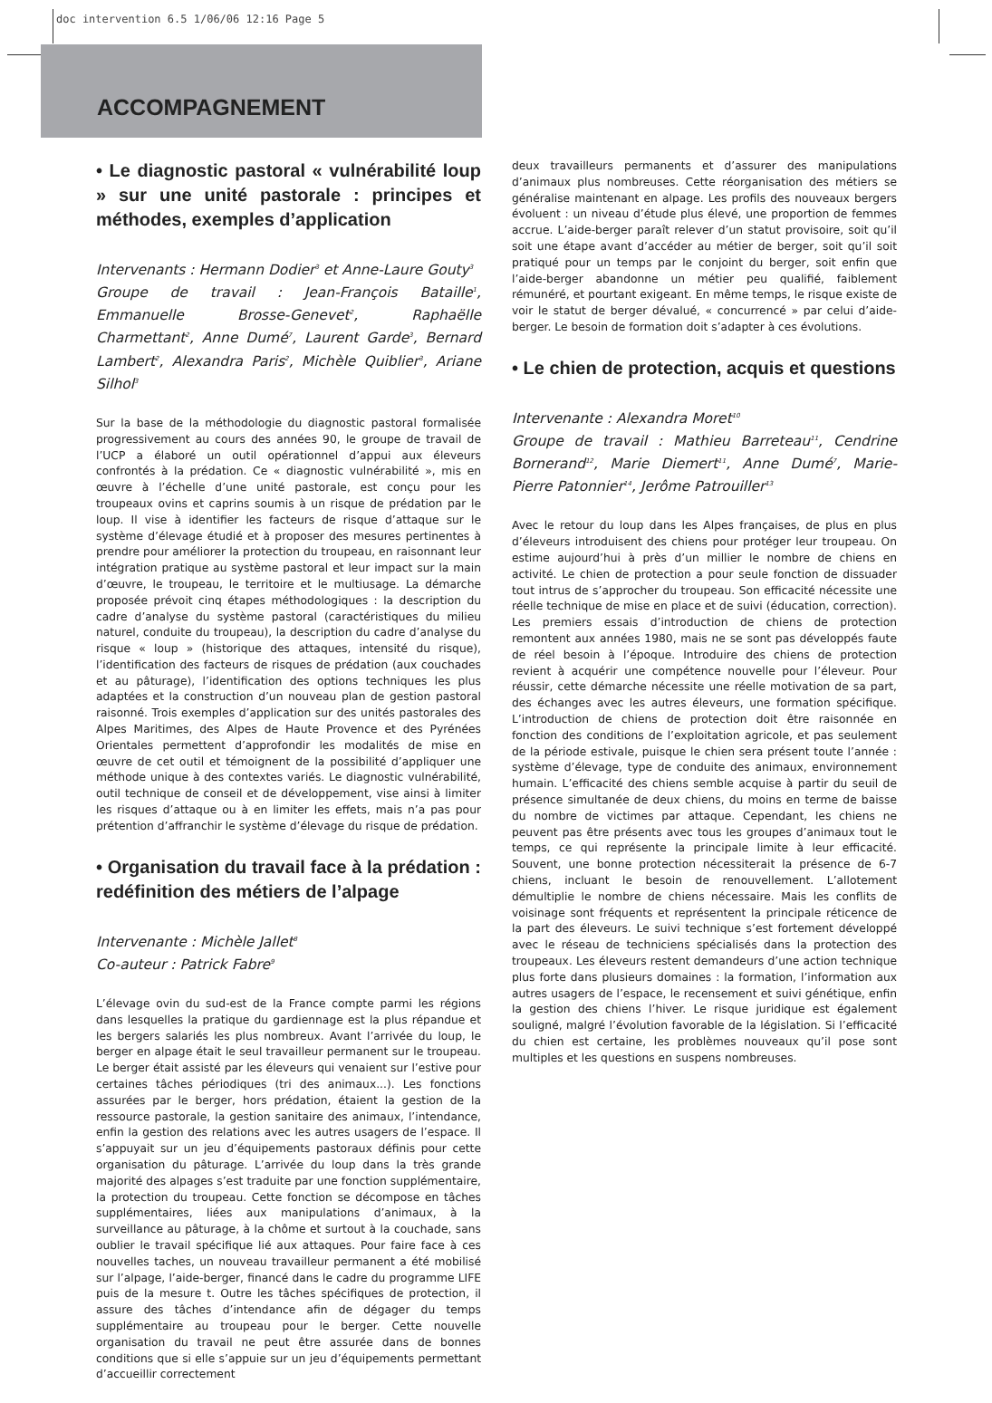doc intervention 6.5 1/06/06 12:16 Page 5
ACCOMPAGNEMENT
• Le diagnostic pastoral « vulnérabilité loup » sur une unité pastorale : principes et méthodes, exemples d’application
Intervenants : Hermann Dodier<sup>3</sup> et Anne-Laure Gouty<sup>3</sup>
Groupe de travail : Jean-François Bataille<sup>1</sup>, Emmanuelle Brosse-Genevet<sup>2</sup>, Raphaëlle Charmettant<sup>2</sup>, Anne Dumé<sup>7</sup>, Laurent Garde<sup>3</sup>, Bernard Lambert<sup>2</sup>, Alexandra Paris<sup>2</sup>, Michèle Quiblier<sup>3</sup>, Ariane Silhol<sup>3</sup>
Sur la base de la méthodologie du diagnostic pastoral formalisée progressivement au cours des années 90, le groupe de travail de l’UCP a élaboré un outil opérationnel d’appui aux éleveurs confrontés à la prédation. Ce « diagnostic vulnérabilité », mis en œuvre à l’échelle d’une unité pastorale, est conçu pour les troupeaux ovins et caprins soumis à un risque de prédation par le loup. Il vise à identifier les facteurs de risque d’attaque sur le système d’élevage étudié et à proposer des mesures pertinentes à prendre pour améliorer la protection du troupeau, en raisonnant leur intégration pratique au système pastoral et leur impact sur la main d’œuvre, le troupeau, le territoire et le multiusage. La démarche proposée prévoit cinq étapes méthodologiques : la description du cadre d’analyse du système pastoral (caractéristiques du milieu naturel, conduite du troupeau), la description du cadre d’analyse du risque « loup » (historique des attaques, intensité du risque), l’identification des facteurs de risques de prédation (aux couchades et au pâturage), l’identification des options techniques les plus adaptées et la construction d’un nouveau plan de gestion pastoral raisonné. Trois exemples d’application sur des unités pastorales des Alpes Maritimes, des Alpes de Haute Provence et des Pyrénées Orientales permettent d’approfondir les modalités de mise en œuvre de cet outil et témoignent de la possibilité d’appliquer une méthode unique à des contextes variés. Le diagnostic vulnérabilité, outil technique de conseil et de développement, vise ainsi à limiter les risques d’attaque ou à en limiter les effets, mais n’a pas pour prétention d’affranchir le système d’élevage du risque de prédation.
• Organisation du travail face à la prédation : redéfinition des métiers de l’alpage
Intervenante : Michèle Jallet<sup>8</sup>
Co-auteur : Patrick Fabre<sup>9</sup>
L’élevage ovin du sud-est de la France compte parmi les régions dans lesquelles la pratique du gardiennage est la plus répandue et les bergers salariés les plus nombreux. Avant l’arrivée du loup, le berger en alpage était le seul travailleur permanent sur le troupeau. Le berger était assisté par les éleveurs qui venaient sur l’estive pour certaines tâches périodiques (tri des animaux...). Les fonctions assurées par le berger, hors prédation, étaient la gestion de la ressource pastorale, la gestion sanitaire des animaux, l’intendance, enfin la gestion des relations avec les autres usagers de l’espace. Il s’appuyait sur un jeu d’équipements pastoraux définis pour cette organisation du pâturage. L’arrivée du loup dans la très grande majorité des alpages s’est traduite par une fonction supplémentaire, la protection du troupeau. Cette fonction se décompose en tâches supplémentaires, liées aux manipulations d’animaux, à la surveillance au pâturage, à la chôme et surtout à la couchade, sans oublier le travail spécifique lié aux attaques. Pour faire face à ces nouvelles taches, un nouveau travailleur permanent a été mobilisé sur l’alpage, l’aide-berger, financé dans le cadre du programme LIFE puis de la mesure t. Outre les tâches spécifiques de protection, il assure des tâches d’intendance afin de dégager du temps supplémentaire au troupeau pour le berger. Cette nouvelle organisation du travail ne peut être assurée dans de bonnes conditions que si elle s’appuie sur un jeu d’équipements permettant d’accueillir correctement
deux travailleurs permanents et d’assurer des manipulations d’animaux plus nombreuses. Cette réorganisation des métiers se généralise maintenant en alpage. Les profils des nouveaux bergers évoluent : un niveau d’étude plus élevé, une proportion de femmes accrue. L’aide-berger paraît relever d’un statut provisoire, soit qu’il soit une étape avant d’accéder au métier de berger, soit qu’il soit pratiqué pour un temps par le conjoint du berger, soit enfin que l’aide-berger abandonne un métier peu qualifié, faiblement rémunéré, et pourtant exigeant. En même temps, le risque existe de voir le statut de berger dévalué, « concurrencé » par celui d’aide-berger. Le besoin de formation doit s’adapter à ces évolutions.
• Le chien de protection, acquis et questions
Intervenante : Alexandra Moret<sup>10</sup>
Groupe de travail : Mathieu Barreteau<sup>11</sup>, Cendrine Bornerand<sup>12</sup>, Marie Diemert<sup>11</sup>, Anne Dumé<sup>7</sup>, Marie-Pierre Patonnier<sup>14</sup>, Jerôme Patrouiller<sup>13</sup>
Avec le retour du loup dans les Alpes françaises, de plus en plus d’éleveurs introduisent des chiens pour protéger leur troupeau. On estime aujourd’hui à près d’un millier le nombre de chiens en activité. Le chien de protection a pour seule fonction de dissuader tout intrus de s’approcher du troupeau. Son efficacité nécessite une réelle technique de mise en place et de suivi (éducation, correction). Les premiers essais d’introduction de chiens de protection remontent aux années 1980, mais ne se sont pas développés faute de réel besoin à l’époque. Introduire des chiens de protection revient à acquérir une compétence nouvelle pour l’éleveur. Pour réussir, cette démarche nécessite une réelle motivation de sa part, des échanges avec les autres éleveurs, une formation spécifique. L’introduction de chiens de protection doit être raisonnée en fonction des conditions de l’exploitation agricole, et pas seulement de la période estivale, puisque le chien sera présent toute l’année : système d’élevage, type de conduite des animaux, environnement humain. L’efficacité des chiens semble acquise à partir du seuil de présence simultanée de deux chiens, du moins en terme de baisse du nombre de victimes par attaque. Cependant, les chiens ne peuvent pas être présents avec tous les groupes d’animaux tout le temps, ce qui représente la principale limite à leur efficacité. Souvent, une bonne protection nécessiterait la présence de 6-7 chiens, incluant le besoin de renouvellement. L’allotement démultiplie le nombre de chiens nécessaire. Mais les conflits de voisinage sont fréquents et représentent la principale réticence de la part des éleveurs. Le suivi technique s’est fortement développé avec le réseau de techniciens spécialisés dans la protection des troupeaux. Les éleveurs restent demandeurs d’une action technique plus forte dans plusieurs domaines : la formation, l’information aux autres usagers de l’espace, le recensement et suivi génétique, enfin la gestion des chiens l’hiver. Le risque juridique est également souligné, malgré l’évolution favorable de la législation. Si l’efficacité du chien est certaine, les problèmes nouveaux qu’il pose sont multiples et les questions en suspens nombreuses.